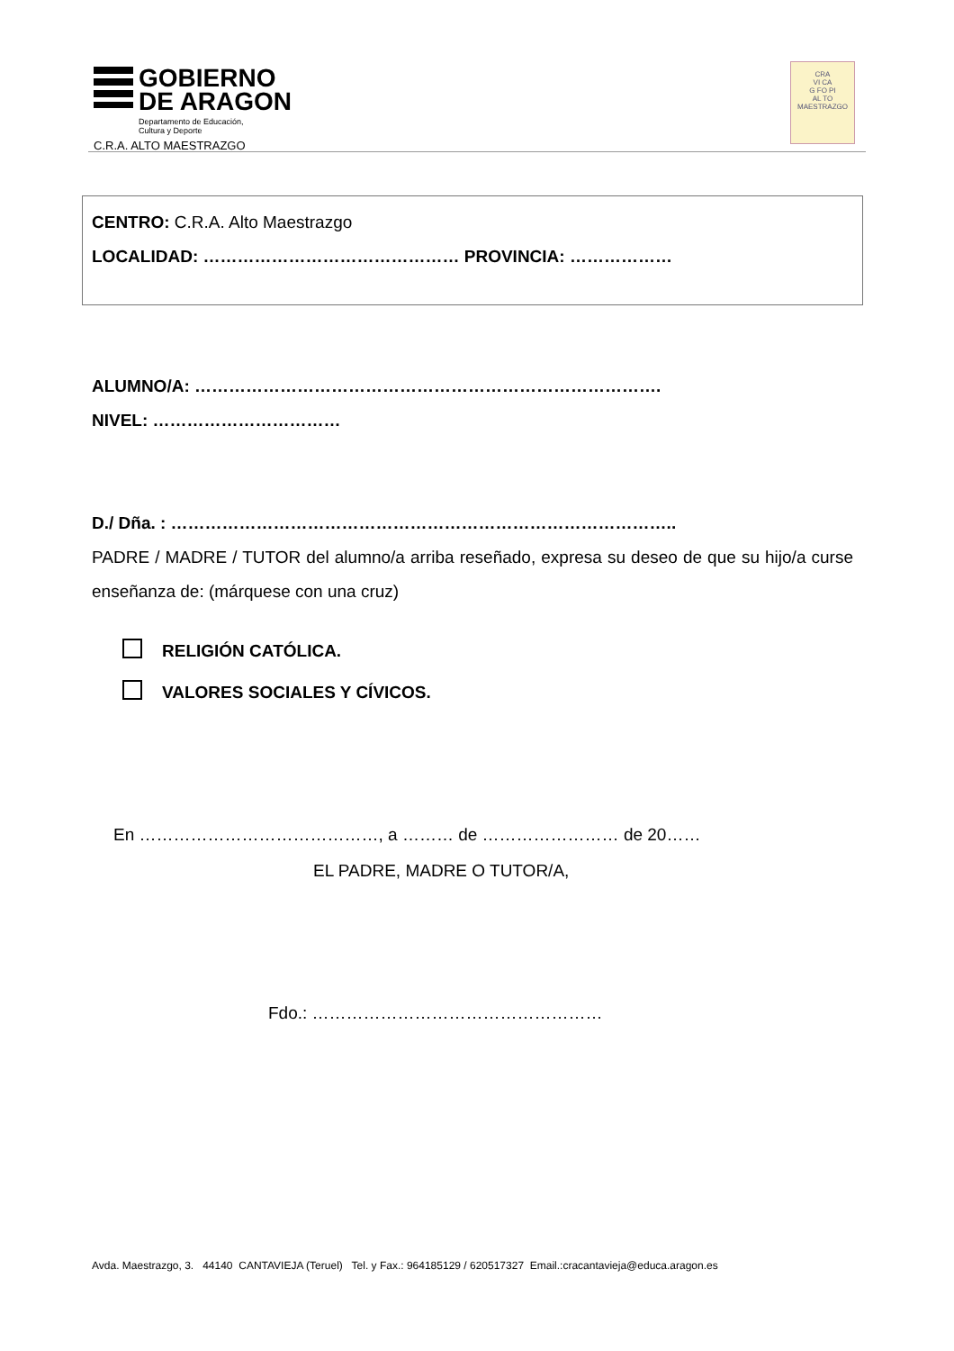GOBIERNO
DE ARAGON
Departamento de Educación,
Cultura y Deporte
C.R.A. ALTO MAESTRAZGO
CRA
VI CA
G FO PI
AL TO
MAESTRAZGO
CENTRO: C.R.A. Alto Maestrazgo
LOCALIDAD: ……………………………………… PROVINCIA: ………………
ALUMNO/A: ……………………………………………………………………….
NIVEL: ……………………………
D./ Dña. : ……………………………………………………………………………..
PADRE / MADRE / TUTOR del alumno/a arriba reseñado, expresa su deseo de que su hijo/a curse enseñanza de: (márquese con una cruz)
RELIGIÓN CATÓLICA.
VALORES SOCIALES Y CÍVICOS.
En ……………………………………, a ……… de …………………… de 20……
EL PADRE, MADRE O TUTOR/A,
Fdo.: ……………………………………………
Avda. Maestrazgo, 3. 44140 CANTAVIEJA (Teruel) Tel. y Fax.: 964185129 / 620517327 Email.:cracantavieja@educa.aragon.es